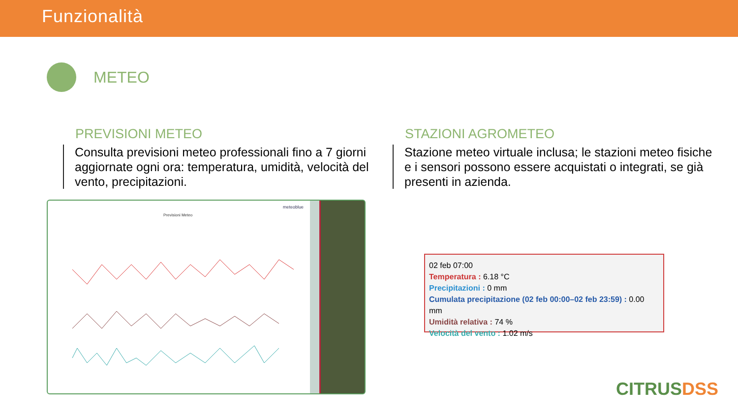Funzionalità
METEO
PREVISIONI METEO
Consulta previsioni meteo professionali fino a 7 giorni aggiornate ogni ora: temperatura, umidità, velocità del vento, precipitazioni.
STAZIONI AGROMETEO
Stazione meteo virtuale inclusa; le stazioni meteo fisiche e i sensori possono essere acquistati o integrati, se già presenti in azienda.
meteoblue
Previsioni Meteo
02 feb 07:00
Temperatura : 6.18 °C
Precipitazioni : 0 mm
Cumulata precipitazione (02 feb 00:00–02 feb 23:59) : 0.00 mm
Umidità relativa : 74 %
Velocità del vento : 1.02 m/s
CITRUSDSS